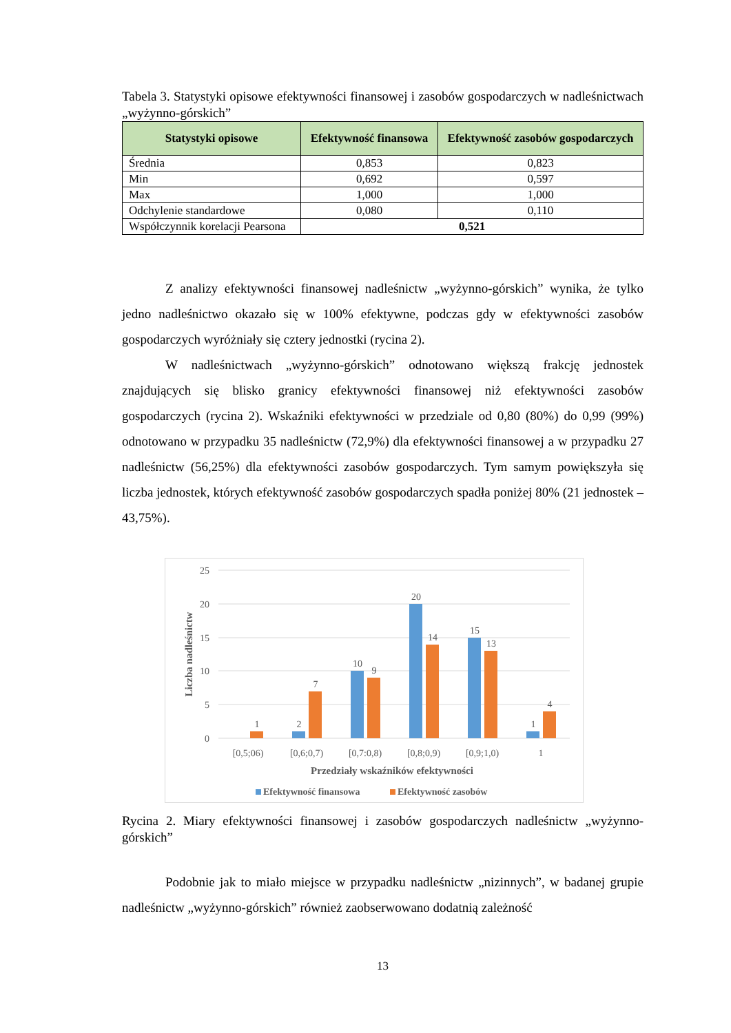Tabela 3. Statystyki opisowe efektywności finansowej i zasobów gospodarczych w nadleśnictwach „wyżynno-górskich”
| Statystyki opisowe | Efektywność finansowa | Efektywność zasobów gospodarczych |
| --- | --- | --- |
| Średnia | 0,853 | 0,823 |
| Min | 0,692 | 0,597 |
| Max | 1,000 | 1,000 |
| Odchylenie standardowe | 0,080 | 0,110 |
| Współczynnik korelacji Pearsona | 0,521 | |
Z analizy efektywności finansowej nadleśnictw „wyżynno-górskich” wynika, że tylko jedno nadleśnictwo okazało się w 100% efektywne, podczas gdy w efektywności zasobów gospodarczych wyróżniały się cztery jednostki (rycina 2).
W nadleśnictwach „wyżynno-górskich” odnotowano większą frakcję jednostek znajdujących się blisko granicy efektywności finansowej niż efektywności zasobów gospodarczych (rycina 2). Wskaźniki efektywności w przedziale od 0,80 (80%) do 0,99 (99%) odnotowano w przypadku 35 nadleśnictw (72,9%) dla efektywności finansowej a w przypadku 27 nadleśnictw (56,25%) dla efektywności zasobów gospodarczych. Tym samym powiększyła się liczba jednostek, których efektywność zasobów gospodarczych spadła poniżej 80% (21 jednostek – 43,75%).
25
20
15
10
5
0
Liczba nadleśnictw
1
2
7
10
9
20
14
15
13
1
4
[0,5;06)
[0,6;0,7)
[0,7:0,8)
[0,8;0,9)
[0,9;1,0)
1
Przedziały wskaźników efektywności
Efektywność finansowa
Efektywność zasobów
Rycina 2. Miary efektywności finansowej i zasobów gospodarczych nadleśnictw „wyżynno-górskich”
Podobnie jak to miało miejsce w przypadku nadleśnictw „nizinnych”, w badanej grupie nadleśnictw „wyżynno-górskich” również zaobserwowano dodatnią zależność
13